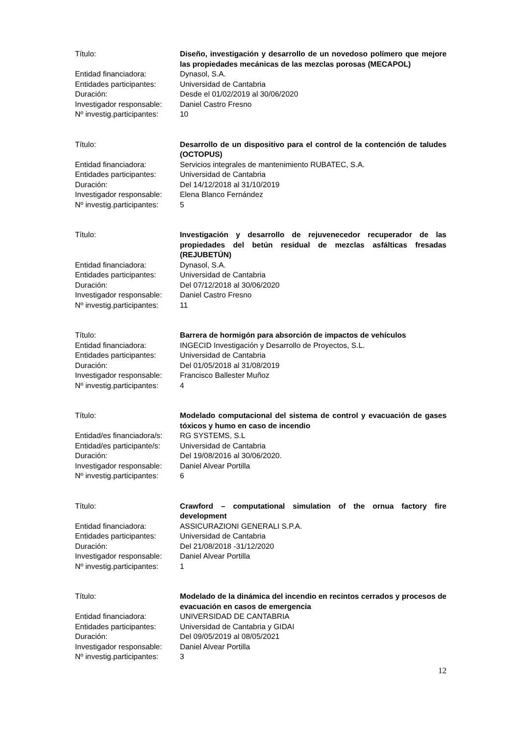Título: Diseño, investigación y desarrollo de un novedoso polímero que mejore las propiedades mecánicas de las mezclas porosas (MECAPOL)
Entidad financiadora: Dynasol, S.A.
Entidades participantes:
Universidad de Cantabria
Duración: Desde el 01/02/2019 al 30/06/2020
Investigador responsable:
Daniel Castro Fresno
Nº investig.participantes:
10
Título: Desarrollo de un dispositivo para el control de la contención de taludes (OCTOPUS)
Entidad financiadora: Servicios integrales de mantenimiento RUBATEC, S.A.
Entidades participantes:
Universidad de Cantabria
Duración: Del 14/12/2018 al 31/10/2019
Investigador responsable:
Elena Blanco Fernández
Nº investig.participantes:
5
Título: Investigación y desarrollo de rejuvenecedor recuperador de las propiedades del betún residual de mezclas asfálticas fresadas (REJUBETÚN)
Entidad financiadora: Dynasol, S.A.
Entidades participantes:
Universidad de Cantabria
Duración: Del 07/12/2018 al 30/06/2020
Investigador responsable:
Daniel Castro Fresno
Nº investig.participantes:
11
Título: Barrera de hormigón para absorción de impactos de vehículos
Entidad financiadora: INGECID Investigación y Desarrollo de Proyectos, S.L.
Entidades participantes:
Universidad de Cantabria
Duración: Del 01/05/2018 al 31/08/2019
Investigador responsable:
Francisco Ballester Muñoz
Nº investig.participantes:
4
Título: Modelado computacional del sistema de control y evacuación de gases tóxicos y humo en caso de incendio
Entidad/es financiadora/s:
RG SYSTEMS, S.L
Entidad/es participante/s:
Universidad de Cantabria
Duración: Del 19/08/2016 al 30/06/2020.
Investigador responsable:
Daniel Alvear Portilla
Nº investig.participantes:
6
Título: Crawford – computational simulation of the ornua factory fire development
Entidad financiadora: ASSICURAZIONI GENERALI S.P.A.
Entidades participantes:
Universidad de Cantabria
Duración: Del 21/08/2018 -31/12/2020
Investigador responsable:
Daniel Alvear Portilla
Nº investig.participantes:
1
Título: Modelado de la dinámica del incendio en recintos cerrados y procesos de evacuación en casos de emergencia
Entidad financiadora: UNIVERSIDAD DE CANTABRIA
Entidades participantes:
Universidad de Cantabria y GIDAI
Duración: Del 09/05/2019 al 08/05/2021
Investigador responsable:
Daniel Alvear Portilla
Nº investig.participantes:
3
12